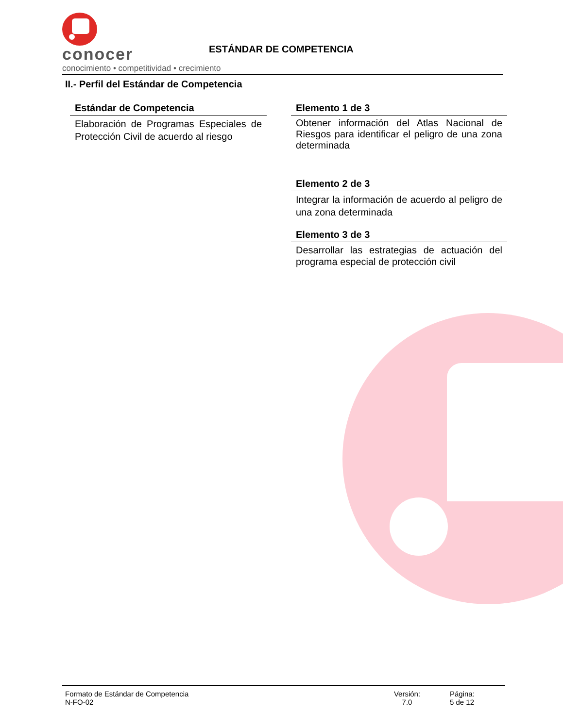conocer
conocimiento • competitividad • crecimiento
ESTÁNDAR DE COMPETENCIA
II.- Perfil del Estándar de Competencia
Estándar de Competencia
Elaboración de Programas Especiales de Protección Civil de acuerdo al riesgo
Elemento 1 de 3
Obtener información del Atlas Nacional de Riesgos para identificar el peligro de una zona determinada
Elemento 2 de 3
Integrar la información de acuerdo al peligro de una zona determinada
Elemento 3 de 3
Desarrollar las estrategias de actuación del programa especial de protección civil
Formato de Estándar de Competencia
N-FO-02
Versión:
7.0
Página:
5 de 12